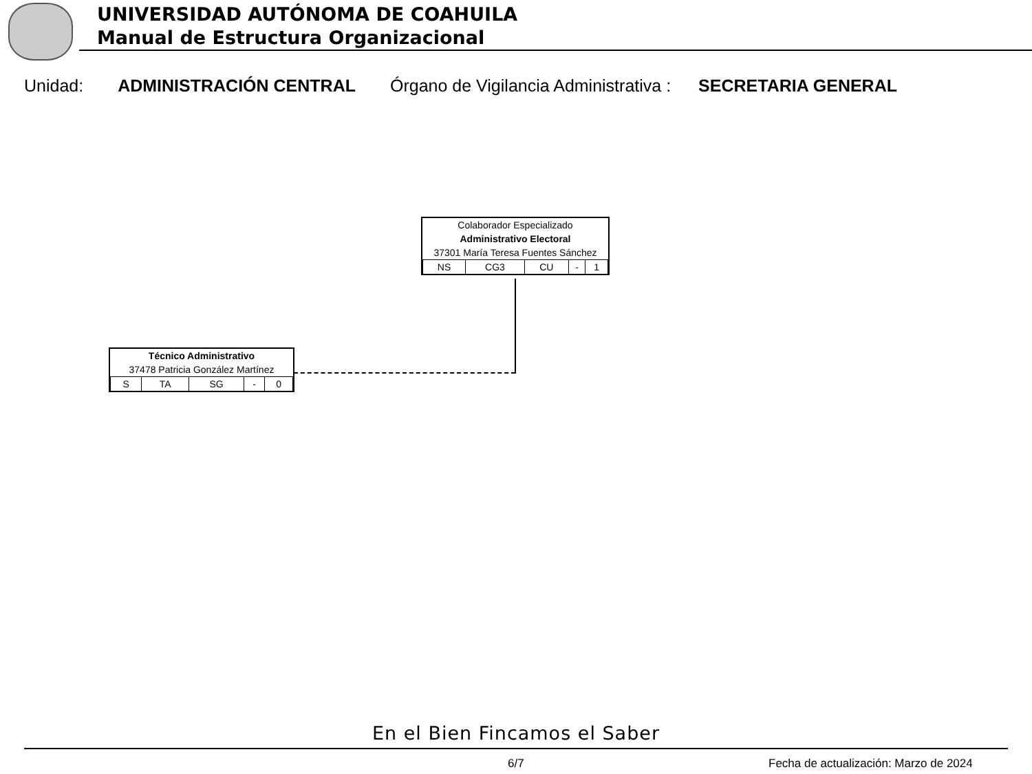UNIVERSIDAD AUTÓNOMA DE COAHUILA
Manual de Estructura Organizacional
Unidad: ADMINISTRACIÓN CENTRAL Órgano de Vigilancia Administrativa : SECRETARIA GENERAL
| Colaborador Especializado | | | | |
| Administrativo Electoral | | | | |
| 37301 María Teresa Fuentes Sánchez | | | | |
| NS | CG3 | CU | - | 1 |
| Técnico Administrativo | | | | |
| 37478 Patricia González Martínez | | | | |
| S | TA | SG | - | 0 |
En el Bien Fincamos el Saber
6/7 Fecha de actualización: Marzo de 2024